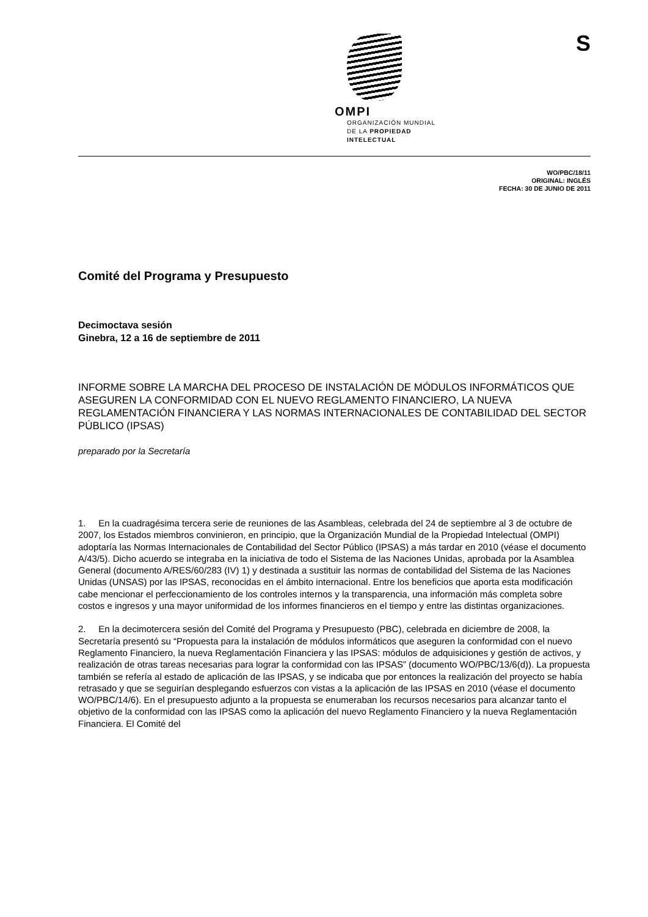S
OMPI
ORGANIZACIÓN MUNDIAL
DE LA PROPIEDAD
INTELECTUAL
WO/PBC/18/11
ORIGINAL: INGLÉS
FECHA: 30 DE JUNIO DE 2011
Comité del Programa y Presupuesto
Decimoctava sesión
Ginebra, 12 a 16 de septiembre de 2011
INFORME SOBRE LA MARCHA DEL PROCESO DE INSTALACIÓN DE MÓDULOS INFORMÁTICOS QUE ASEGUREN LA CONFORMIDAD CON EL NUEVO REGLAMENTO FINANCIERO, LA NUEVA REGLAMENTACIÓN FINANCIERA Y LAS NORMAS INTERNACIONALES DE CONTABILIDAD DEL SECTOR PÚBLICO (IPSAS)
preparado por la Secretaría
1. En la cuadragésima tercera serie de reuniones de las Asambleas, celebrada del 24 de septiembre al 3 de octubre de 2007, los Estados miembros convinieron, en principio, que la Organización Mundial de la Propiedad Intelectual (OMPI) adoptaría las Normas Internacionales de Contabilidad del Sector Público (IPSAS) a más tardar en 2010 (véase el documento A/43/5). Dicho acuerdo se integraba en la iniciativa de todo el Sistema de las Naciones Unidas, aprobada por la Asamblea General (documento A/RES/60/283 (IV) 1) y destinada a sustituir las normas de contabilidad del Sistema de las Naciones Unidas (UNSAS) por las IPSAS, reconocidas en el ámbito internacional. Entre los beneficios que aporta esta modificación cabe mencionar el perfeccionamiento de los controles internos y la transparencia, una información más completa sobre costos e ingresos y una mayor uniformidad de los informes financieros en el tiempo y entre las distintas organizaciones.
2. En la decimotercera sesión del Comité del Programa y Presupuesto (PBC), celebrada en diciembre de 2008, la Secretaría presentó su “Propuesta para la instalación de módulos informáticos que aseguren la conformidad con el nuevo Reglamento Financiero, la nueva Reglamentación Financiera y las IPSAS: módulos de adquisiciones y gestión de activos, y realización de otras tareas necesarias para lograr la conformidad con las IPSAS” (documento WO/PBC/13/6(d)). La propuesta también se refería al estado de aplicación de las IPSAS, y se indicaba que por entonces la realización del proyecto se había retrasado y que se seguirían desplegando esfuerzos con vistas a la aplicación de las IPSAS en 2010 (véase el documento WO/PBC/14/6). En el presupuesto adjunto a la propuesta se enumeraban los recursos necesarios para alcanzar tanto el objetivo de la conformidad con las IPSAS como la aplicación del nuevo Reglamento Financiero y la nueva Reglamentación Financiera. El Comité del